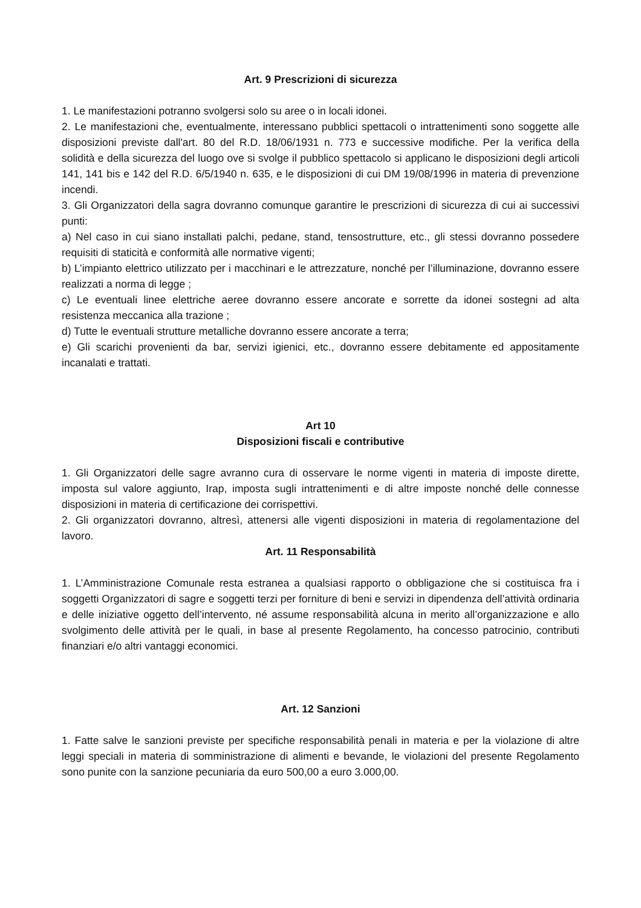Art. 9 Prescrizioni di sicurezza
1. Le manifestazioni potranno svolgersi solo su aree o in locali idonei.
2. Le manifestazioni che, eventualmente, interessano pubblici spettacoli o intrattenimenti sono soggette alle disposizioni previste dall'art. 80 del R.D. 18/06/1931 n. 773 e successive modifiche. Per la verifica della solidità e della sicurezza del luogo ove si svolge il pubblico spettacolo si applicano le disposizioni degli articoli 141, 141 bis e 142 del R.D. 6/5/1940 n. 635, e le disposizioni di cui DM 19/08/1996 in materia di prevenzione incendi.
3. Gli Organizzatori della sagra dovranno comunque garantire le prescrizioni di sicurezza di cui ai successivi punti:
a) Nel caso in cui siano installati palchi, pedane, stand, tensostrutture, etc., gli stessi dovranno possedere requisiti di staticità e conformità alle normative vigenti;
b) L’impianto elettrico utilizzato per i macchinari e le attrezzature, nonché per l’illuminazione, dovranno essere realizzati a norma di legge ;
c) Le eventuali linee elettriche aeree dovranno essere ancorate e sorrette da idonei sostegni ad alta resistenza meccanica alla trazione ;
d) Tutte le eventuali strutture metalliche dovranno essere ancorate a terra;
e) Gli scarichi provenienti da bar, servizi igienici, etc., dovranno essere debitamente ed appositamente incanalati e trattati.
Art 10
Disposizioni fiscali e contributive
1. Gli Organizzatori delle sagre avranno cura di osservare le norme vigenti in materia di imposte dirette, imposta sul valore aggiunto, Irap, imposta sugli intrattenimenti e di altre imposte nonché delle connesse disposizioni in materia di certificazione dei corrispettivi.
2. Gli organizzatori dovranno, altresì, attenersi alle vigenti disposizioni in materia di regolamentazione del lavoro.
Art. 11 Responsabilità
1. L’Amministrazione Comunale resta estranea a qualsiasi rapporto o obbligazione che si costituisca fra i soggetti Organizzatori di sagre e soggetti terzi per forniture di beni e servizi in dipendenza dell’attività ordinaria e delle iniziative oggetto dell’intervento, né assume responsabilità alcuna in merito all’organizzazione e allo svolgimento delle attività per le quali, in base al presente Regolamento, ha concesso patrocinio, contributi finanziari e/o altri vantaggi economici.
Art. 12 Sanzioni
1. Fatte salve le sanzioni previste per specifiche responsabilità penali in materia e per la violazione di altre leggi speciali in materia di somministrazione di alimenti e bevande, le violazioni del presente Regolamento sono punite con la sanzione pecuniaria da euro 500,00 a euro 3.000,00.